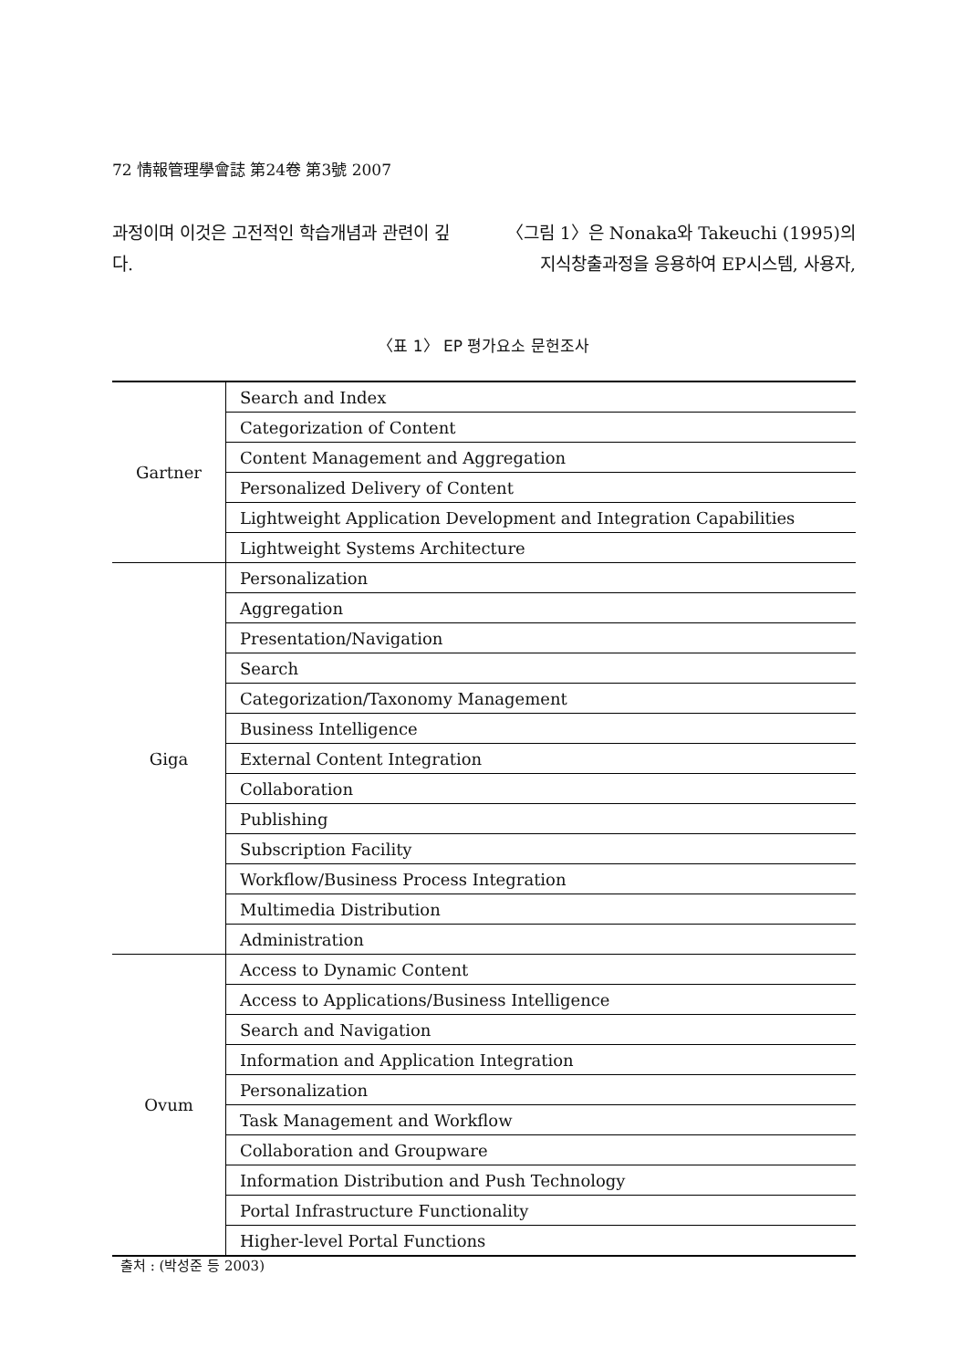72 情報管理學會誌 第24卷 第3號 2007
과정이며 이것은 고전적인 학습개념과 관련이 깊다.
〈그림 1〉은 Nonaka와 Takeuchi (1995)의 지식창출과정을 응용하여 EP시스템, 사용자,
〈표 1〉 EP 평가요소 문헌조사
| Gartner | Search and Index |
| | Categorization of Content |
| | Content Management and Aggregation |
| | Personalized Delivery of Content |
| | Lightweight Application Development and Integration Capabilities |
| | Lightweight Systems Architecture |
| Giga | Personalization |
| | Aggregation |
| | Presentation/Navigation |
| | Search |
| | Categorization/Taxonomy Management |
| | Business Intelligence |
| | External Content Integration |
| | Collaboration |
| | Publishing |
| | Subscription Facility |
| | Workflow/Business Process Integration |
| | Multimedia Distribution |
| | Administration |
| Ovum | Access to Dynamic Content |
| | Access to Applications/Business Intelligence |
| | Search and Navigation |
| | Information and Application Integration |
| | Personalization |
| | Task Management and Workflow |
| | Collaboration and Groupware |
| | Information Distribution and Push Technology |
| | Portal Infrastructure Functionality |
| | Higher-level Portal Functions |
출처 : (박성준 등 2003)